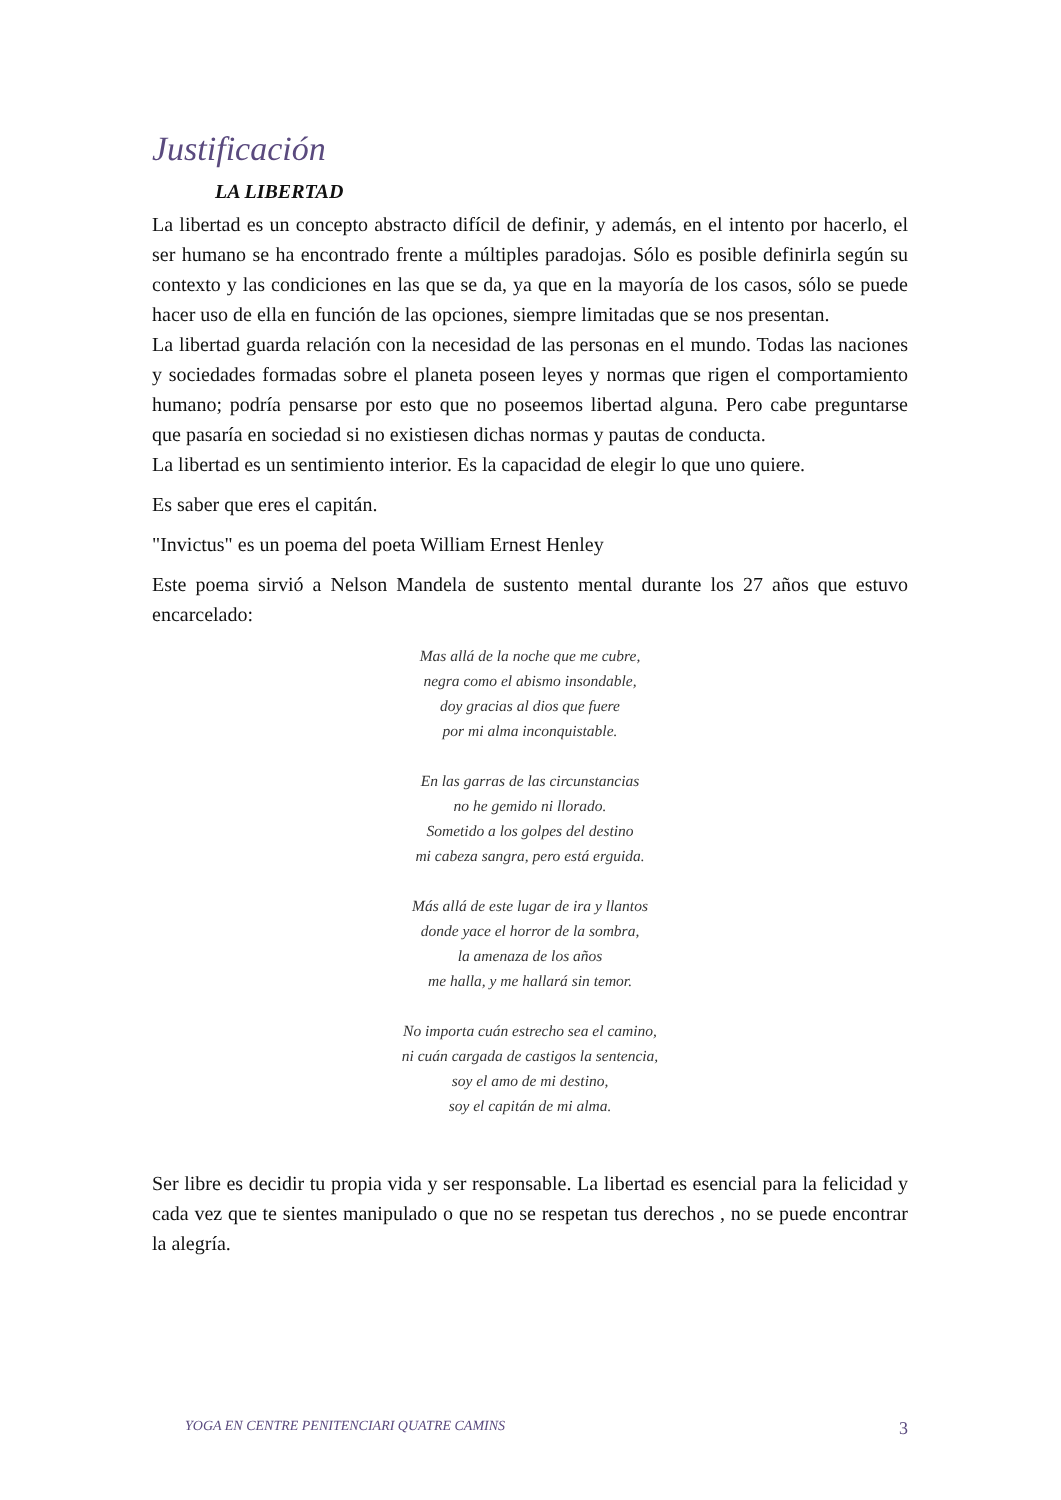Justificación
LA LIBERTAD
La libertad es un concepto abstracto difícil de definir, y además, en el intento por hacerlo, el ser humano se ha encontrado frente a múltiples paradojas. Sólo es posible definirla según su contexto y las condiciones en las que se da, ya que en la mayoría de los casos, sólo se puede hacer uso de ella en función de las opciones, siempre limitadas que se nos presentan.
La libertad guarda relación con la necesidad de las personas en el mundo. Todas las naciones y sociedades formadas sobre el planeta poseen leyes y normas que rigen el comportamiento humano; podría pensarse por esto que no poseemos libertad alguna. Pero cabe preguntarse que pasaría en sociedad si no existiesen dichas normas y pautas de conducta.
La libertad es un sentimiento interior. Es la capacidad de elegir lo que uno quiere.
Es saber que eres el capitán.
"Invictus" es un poema del poeta William Ernest Henley
Este poema sirvió a Nelson Mandela de sustento mental durante los 27 años que estuvo encarcelado:
Mas allá de la noche que me cubre,
negra como el abismo insondable,
doy gracias al dios que fuere
por mi alma inconquistable.
En las garras de las circunstancias
no he gemido ni llorado.
Sometido a los golpes del destino
mi cabeza sangra, pero está erguida.
Más allá de este lugar de ira y llantos
donde yace el horror de la sombra,
la amenaza de los años
me halla, y me hallará sin temor.
No importa cuán estrecho sea el camino,
ni cuán cargada de castigos la sentencia,
soy el amo de mi destino,
soy el capitán de mi alma.
Ser libre es decidir tu propia vida y ser responsable. La libertad es esencial para la felicidad y cada vez que te sientes manipulado o que no se respetan tus derechos , no se puede encontrar la alegría.
YOGA EN CENTRE PENITENCIARI QUATRE CAMINS 3